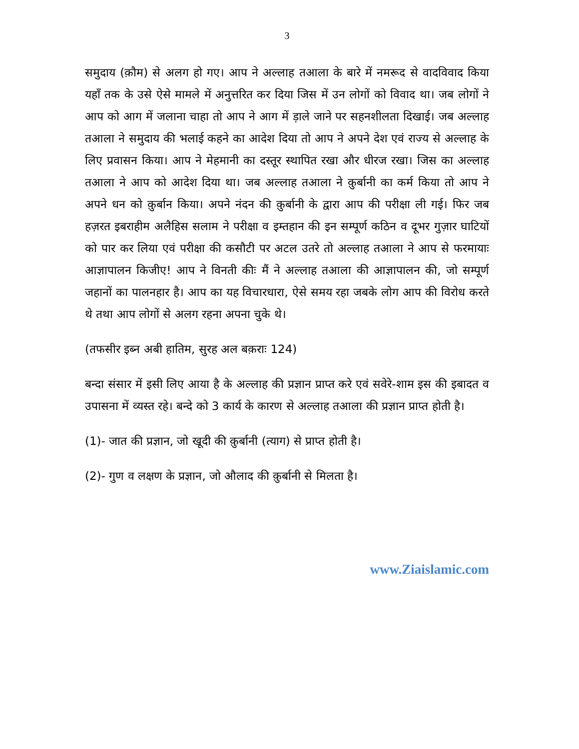3
समुदाय (क़ौम) से अलग हो गए। आप ने अल्लाह तआला के बारे में नमरूद से वादविवाद किया यहाँ तक के उसे ऐसे मामले में अनुत्तरित कर दिया जिस में उन लोगों को विवाद था। जब लोगों ने आप को आग में जलाना चाहा तो आप ने आग में ड़ाले जाने पर सहनशीलता दिखाई। जब अल्लाह तआला ने समुदाय की भलाई कहने का आदेश दिया तो आप ने अपने देश एवं राज्य से अल्लाह के लिए प्रवासन किया। आप ने मेहमानी का दस्तूर स्थापित रखा और धीरज रखा। जिस का अल्लाह तआला ने आप को आदेश दिया था। जब अल्लाह तआला ने क़ुर्बानी का कर्म किया तो आप ने अपने धन को क़ुर्बान किया। अपने नंदन की क़ुर्बानी के द्वारा आप की परीक्षा ली गई। फिर जब हज़रत इबराहीम अलैहिस सलाम ने परीक्षा व इम्तहान की इन सम्पूर्ण कठिन व दूभर गुज़ार घाटियों को पार कर लिया एवं परीक्षा की कसौटी पर अटल उतरे तो अल्लाह तआला ने आप से फरमायाः आज्ञापालन किजीए! आप ने विनती कीः मैं ने अल्लाह तआला की आज्ञापालन की, जो सम्पूर्ण जहानों का पालनहार है। आप का यह विचारधारा, ऐसे समय रहा जबके लोग आप की विरोध करते थे तथा आप लोगों से अलग रहना अपना चुके थे।
(तफसीर इब्न अबी हातिम, सुरह अल बक़राः 124)
बन्दा संसार में इसी लिए आया है के अल्लाह की प्रज्ञान प्राप्त करे एवं सवेरे-शाम इस की इबादत व उपासना में व्यस्त रहे। बन्दे को 3 कार्य के कारण से अल्लाह तआला की प्रज्ञान प्राप्त होती है।
(1)- जात की प्रज्ञान, जो खूदी की क़ुर्बानी (त्याग) से प्राप्त होती है।
(2)- गुण व लक्षण के प्रज्ञान, जो औलाद की क़ुर्बानी से मिलता है।
www.Ziaislamic.com